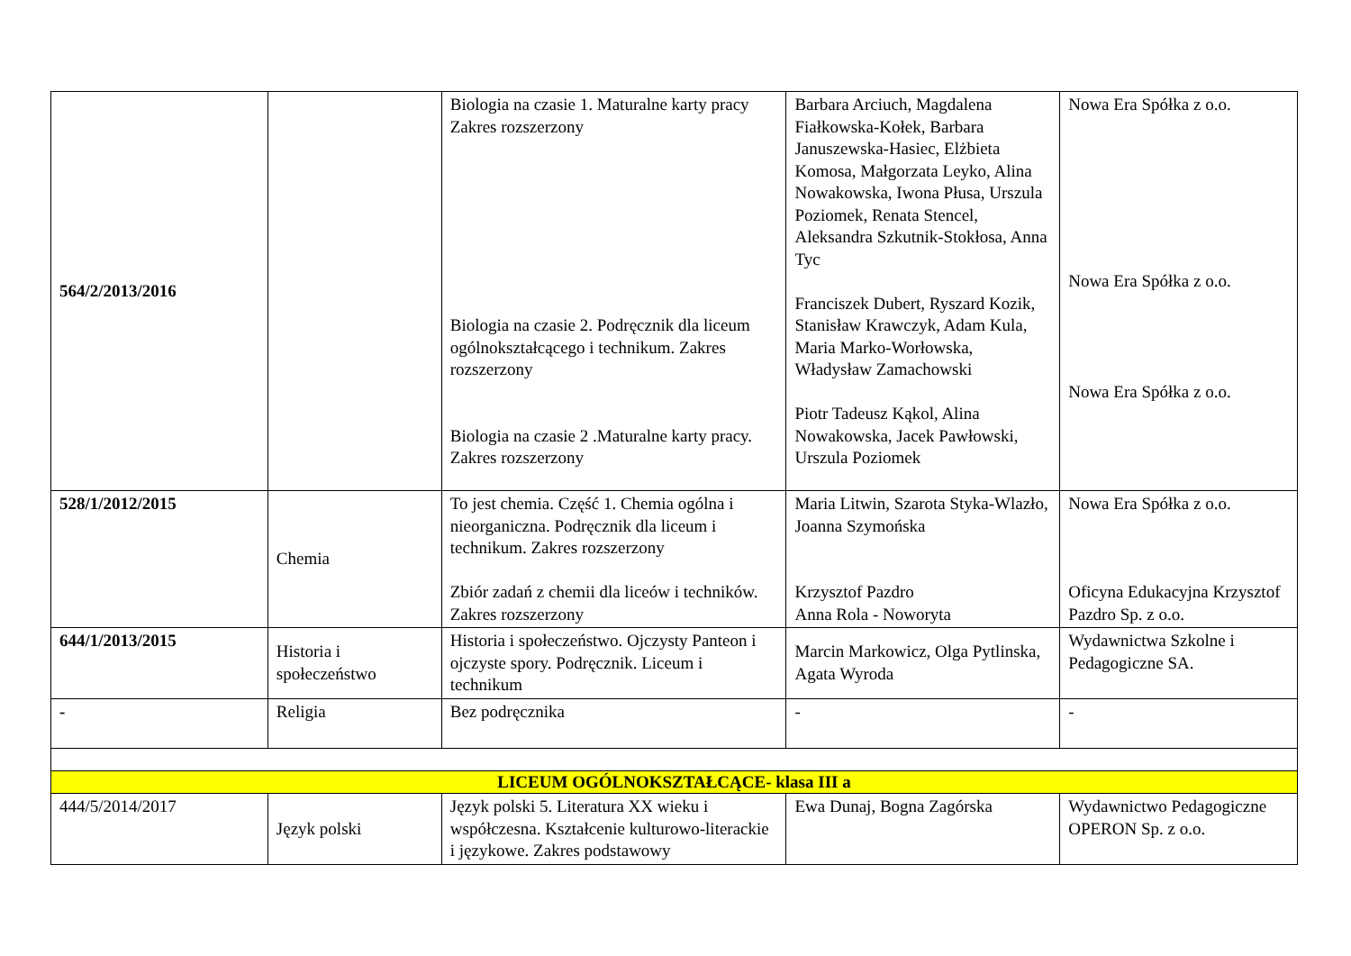| 564/2/2013/2016 | | Biologia na czasie 1. Maturalne karty pracy Zakres rozszerzony Biologia na czasie 2. Podręcznik dla liceum ogólnokształcącego i technikum. Zakres rozszerzony Biologia na czasie 2 .Maturalne karty pracy. Zakres rozszerzony | Barbara Arciuch, Magdalena Fiałkowska-Kołek, Barbara Januszewska-Hasiec, Elżbieta Komosa, Małgorzata Leyko, Alina Nowakowska, Iwona Płusa, Urszula Poziomek, Renata Stencel, Aleksandra Szkutnik-Stokłosa, Anna Tyc Franciszek Dubert, Ryszard Kozik, Stanisław Krawczyk, Adam Kula, Maria Marko-Worłowska, Władysław Zamachowski Piotr Tadeusz Kąkol, Alina Nowakowska, Jacek Pawłowski, Urszula Poziomek | Nowa Era Spółka z o.o. Nowa Era Spółka z o.o. Nowa Era Spółka z o.o. |
| 528/1/2012/2015 | Chemia | To jest chemia. Część 1. Chemia ogólna i nieorganiczna. Podręcznik dla liceum i technikum. Zakres rozszerzony Zbiór zadań z chemii dla liceów i techników. Zakres rozszerzony | Maria Litwin, Szarota Styka-Wlazło, Joanna Szymońska Krzysztof Pazdro Anna Rola - Noworyta | Nowa Era Spółka z o.o. Oficyna Edukacyjna Krzysztof Pazdro Sp. z o.o. |
| 644/1/2013/2015 | Historia i społeczeństwo | Historia i społeczeństwo. Ojczysty Panteon i ojczyste spory. Podręcznik. Liceum i technikum | Marcin Markowicz, Olga Pytlinska, Agata Wyroda | Wydawnictwa Szkolne i Pedagogiczne SA. |
| - | Religia | Bez podręcznika | - | - |
| LICEUM OGÓLNOKSZTAŁCĄCE- klasa III a | | | | |
| 444/5/2014/2017 | Język polski | Język polski 5. Literatura XX wieku i współczesna. Kształcenie kulturowo-literackie i językowe. Zakres podstawowy | Ewa Dunaj, Bogna Zagórska | Wydawnictwo Pedagogiczne OPERON Sp. z o.o. |